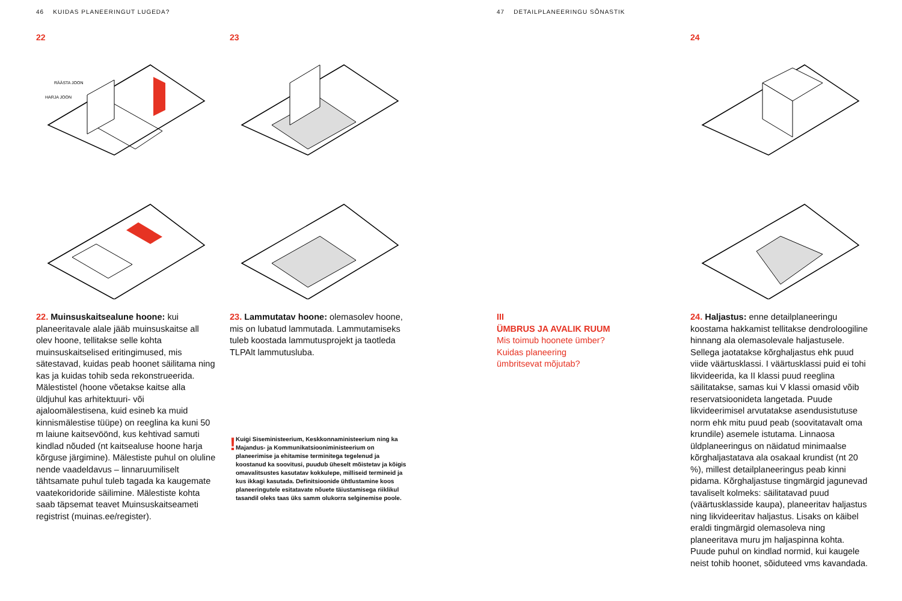46 KUIDAS PLANEERINGUT LUGEDA?
22
RÄÄSTA JOON
HARJA JOON
22. Muinsuskaitsealune hoone: kui planeeritavale alale jääb muinsuskaitse all olev hoone, tellitakse selle kohta muinsuskaitselised eritingimused, mis sätestavad, kuidas peab hoonet säilitama ning kas ja kuidas tohib seda rekonstrueerida. Mälestistel (hoone võetakse kaitse alla üldjuhul kas arhitektuuri- või ajaloomälestisena, kuid esineb ka muid kinnismälestise tüüpe) on reeglina ka kuni 50 m laiune kaitsevöönd, kus kehtivad samuti kindlad nõuded (nt kaitsealuse hoone harja kõrguse järgimine). Mälestiste puhul on oluline nende vaadeldavus – linnaruumiliselt tähtsamate puhul tuleb tagada ka kaugemate vaatekoridoride säilimine. Mälestiste kohta saab täpsemat teavet Muinsuskaitseameti registrist (muinas.ee/register).
23
23. Lammutatav hoone: olemasolev hoone, mis on lubatud lammutada. Lammutamiseks tuleb koostada lammutusprojekt ja taotleda TLPAlt lammutusluba.
!
Kuigi Siseministeerium, Keskkonnaministeerium ning ka Majandus- ja Kommunikatsiooniministeerium on planeerimise ja ehitamise terminitega tegelenud ja koostanud ka soovitusi, puudub üheselt mõistetav ja kõigis omavalitsustes kasutatav kokkulepe, milliseid termineid ja kus ikkagi kasutada. Definitsioonide ühtlustamine koos planeeringutele esitatavate nõuete täiustamisega riiklikul tasandil oleks taas üks samm olukorra selginemise poole.
47 DETAILPLANEERINGU SÕNASTIK
III
ÜMBRUS JA AVALIK RUUM
Mis toimub hoonete ümber?
Kuidas planeering
ümbritsevat mõjutab?
24
24. Haljastus: enne detailplaneeringu koostama hakkamist tellitakse dendroloogiline hinnang ala olemasolevale haljastusele. Sellega jaotatakse kõrghaljastus ehk puud viide väärtusklassi. I väärtusklassi puid ei tohi likvideerida, ka II klassi puud reeglina säilitatakse, samas kui V klassi omasid võib reservatsioonideta langetada. Puude likvideerimisel arvutatakse asendusistutuse norm ehk mitu puud peab (soovitatavalt oma krundile) asemele istutama. Linnaosa üldplaneeringus on näidatud minimaalse kõrghaljastatava ala osakaal krundist (nt 20 %), millest detailplaneeringus peab kinni pidama. Kõrghaljastuse tingmärgid jagunevad tavaliselt kolmeks: säilitatavad puud (väärtusklasside kaupa), planeeritav haljastus ning likvideeritav haljastus. Lisaks on käibel eraldi tingmärgid olemasoleva ning planeeritava muru jm haljaspinna kohta. Puude puhul on kindlad normid, kui kaugele neist tohib hoonet, sõiduteed vms kavandada.